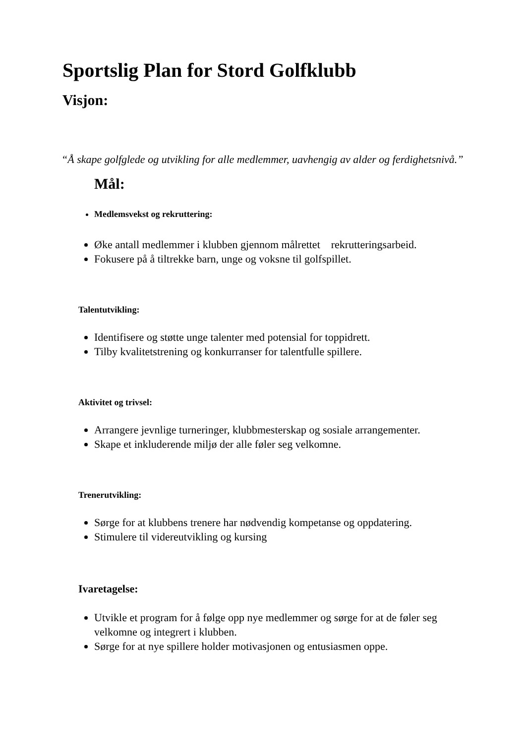Sportslig Plan for Stord Golfklubb
Visjon:
“Å skape golfglede og utvikling for alle medlemmer, uavhengig av alder og ferdighetsnivå.”
Mål:
Medlemsvekst og rekruttering:
Øke antall medlemmer i klubben gjennom målrettet rekrutteringsarbeid.
Fokusere på å tiltrekke barn, unge og voksne til golfspillet.
Talentutvikling:
Identifisere og støtte unge talenter med potensial for toppidrett.
Tilby kvalitetstrening og konkurranser for talentfulle spillere.
Aktivitet og trivsel:
Arrangere jevnlige turneringer, klubbmesterskap og sosiale arrangementer.
Skape et inkluderende miljø der alle føler seg velkomne.
Trenerutvikling:
Sørge for at klubbens trenere har nødvendig kompetanse og oppdatering.
Stimulere til videreutvikling og kursing
Ivaretagelse:
Utvikle et program for å følge opp nye medlemmer og sørge for at de føler seg velkomne og integrert i klubben.
Sørge for at nye spillere holder motivasjonen og entusiasmen oppe.